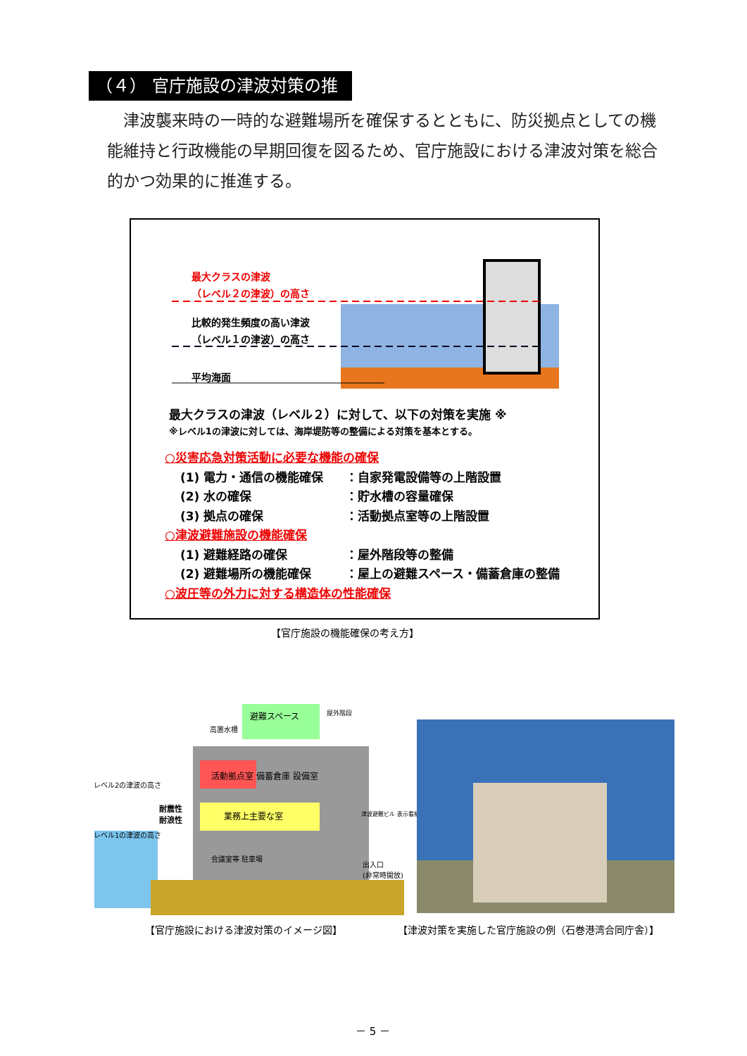（４） 官庁施設の津波対策の推進
津波襲来時の一時的な避難場所を確保するとともに、防災拠点としての機能維持と行政機能の早期回復を図るため、官庁施設における津波対策を総合的かつ効果的に推進する。
最大クラスの津波
（レベル２の津波）の高さ
比較的発生頻度の高い津波
（レベル１の津波）の高さ
平均海面
最大クラスの津波（レベル２）に対して、以下の対策を実施 ※
※レベル1の津波に対しては、海岸堤防等の整備による対策を基本とする。
○災害応急対策活動に必要な機能の確保
(1) 電力・通信の機能確保 ：自家発電設備等の上階設置
(2) 水の確保 ：貯水槽の容量確保
(3) 拠点の確保 ：活動拠点室等の上階設置
○津波避難施設の機能確保
(1) 避難経路の確保 ：屋外階段等の整備
(2) 避難場所の機能確保 ：屋上の避難スペース・備蓄倉庫の整備
○波圧等の外力に対する構造体の性能確保
【官庁施設の機能確保の考え方】
レベル2の津波の高さ
レベル1の津波の高さ
耐震性
耐浪性
活動拠点室 備蓄倉庫 設備室
業務上主要な室
避難スペース
高置水槽
屋外階段
会議室等 駐車場
出入口
(非常時開放)
津波避難ビル 表示看板
【官庁施設における津波対策のイメージ図】
【津波対策を実施した官庁施設の例（石巻港湾合同庁舎）】
－ 5 －